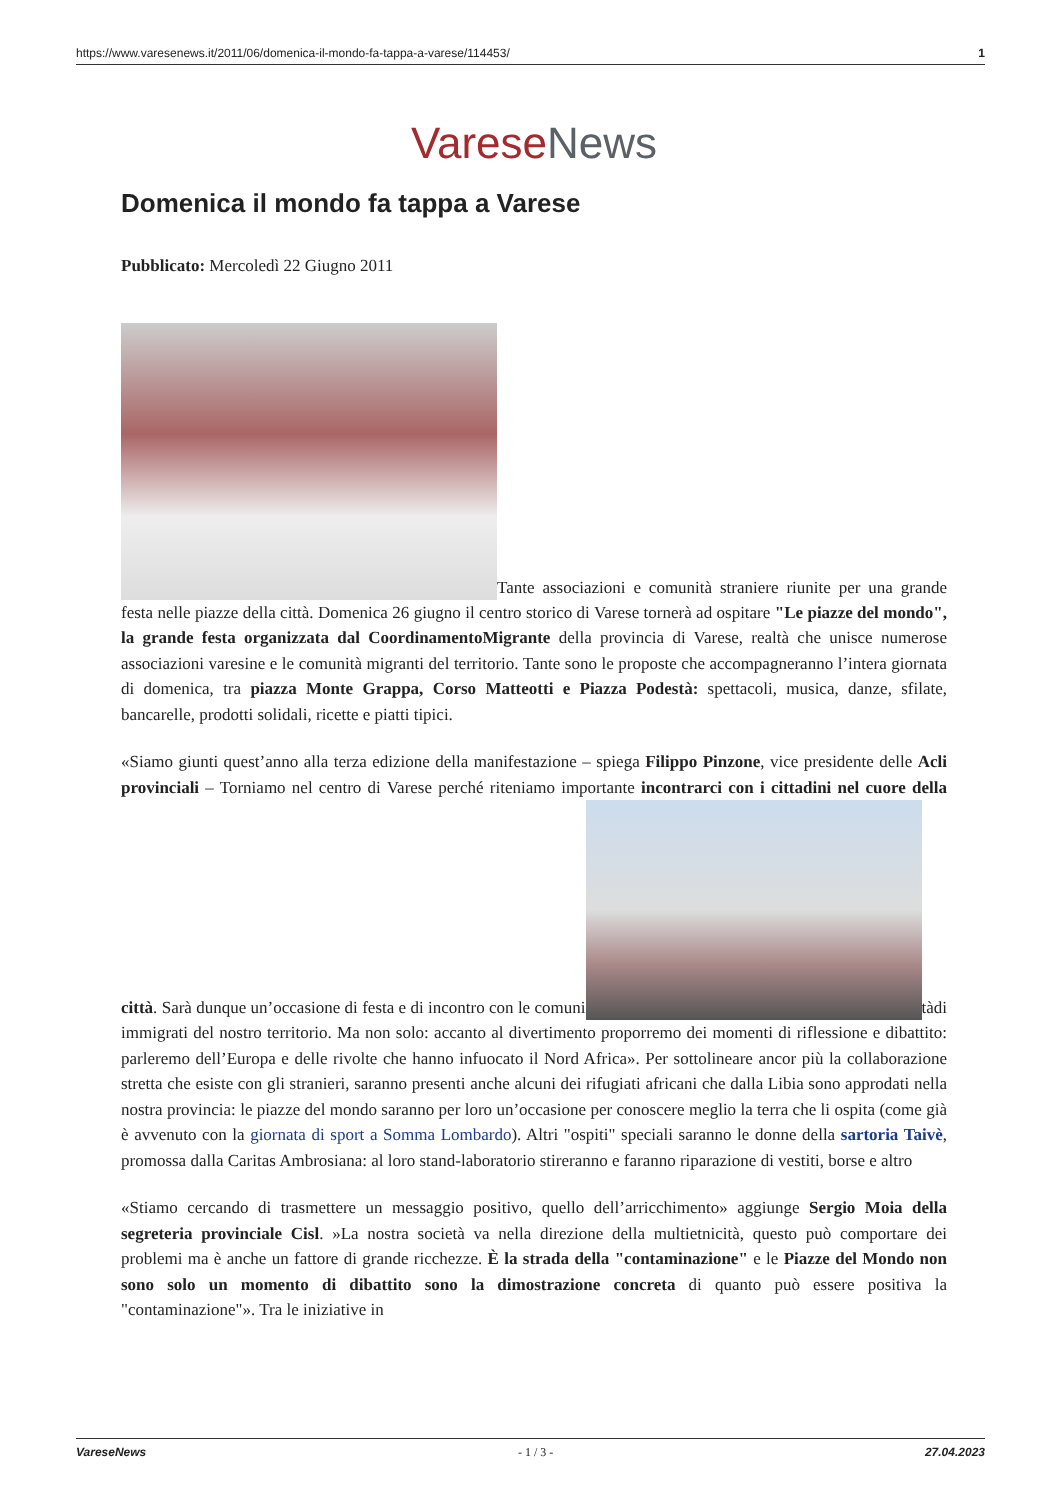https://www.varesenews.it/2011/06/domenica-il-mondo-fa-tappa-a-varese/114453/ 1
Varese News
Domenica il mondo fa tappa a Varese
Pubblicato: Mercoledì 22 Giugno 2011
Tante associazioni e comunità straniere riunite per una grande festa nelle piazze della città. Domenica 26 giugno il centro storico di Varese tornerà ad ospitare "Le piazze del mondo", la grande festa organizzata dal CoordinamentoMigrante della provincia di Varese, realtà che unisce numerose associazioni varesine e le comunità migranti del territorio. Tante sono le proposte che accompagneranno l’intera giornata di domenica, tra piazza Monte Grappa, Corso Matteotti e Piazza Podestà: spettacoli, musica, danze, sfilate, bancarelle, prodotti solidali, ricette e piatti tipici.
«Siamo giunti quest’anno alla terza edizione della manifestazione – spiega Filippo Pinzone, vice presidente delle Acli provinciali – Torniamo nel centro di Varese perché riteniamo importante incontrarci con i cittadini nel cuore della città. Sarà dunque un’occasione di festa e di incontro con le comuni tàdi immigrati del nostro territorio. Ma non solo: accanto al divertimento proporremo dei momenti di riflessione e dibattito: parleremo dell’Europa e delle rivolte che hanno infuocato il Nord Africa». Per sottolineare ancor più la collaborazione stretta che esiste con gli stranieri, saranno presenti anche alcuni dei rifugiati africani che dalla Libia sono approdati nella nostra provincia: le piazze del mondo saranno per loro un’occasione per conoscere meglio la terra che li ospita (come già è avvenuto con la giornata di sport a Somma Lombardo). Altri "ospiti" speciali saranno le donne della sartoria Taivè, promossa dalla Caritas Ambrosiana: al loro stand-laboratorio stireranno e faranno riparazione di vestiti, borse e altro
«Stiamo cercando di trasmettere un messaggio positivo, quello dell’arricchimento» aggiunge Sergio Moia della segreteria provinciale Cisl. »La nostra società va nella direzione della multietnicità, questo può comportare dei problemi ma è anche un fattore di grande ricchezze. È la strada della "contaminazione" e le Piazze del Mondo non sono solo un momento di dibattito sono la dimostrazione concreta di quanto può essere positiva la "contaminazione"». Tra le iniziative in
VareseNews - 1 / 3 - 27.04.2023